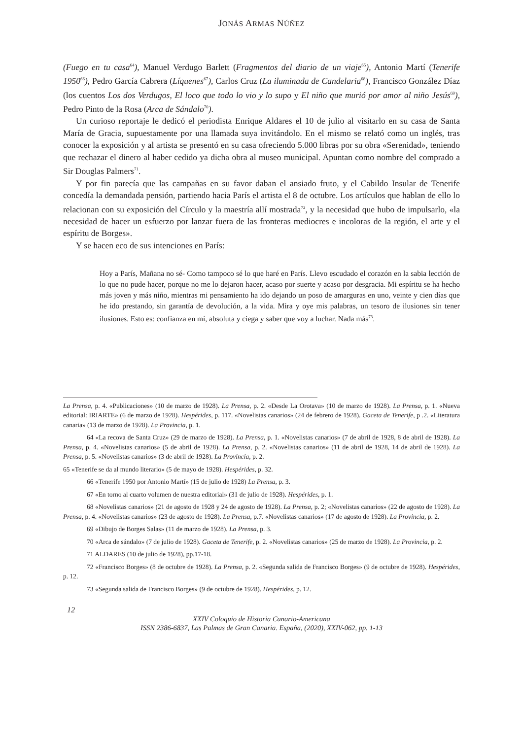JONÁS ARMAS NÚÑEZ
(Fuego en tu casa<sup>64</sup>), Manuel Verdugo Barlett (Fragmentos del diario de un viaje<sup>65</sup>), Antonio Martí (Tenerife 1950<sup>66</sup>), Pedro García Cabrera (Líquenes<sup>67</sup>), Carlos Cruz (La iluminada de Candelaria<sup>68</sup>), Francisco González Díaz (los cuentos Los dos Verdugos, El loco que todo lo vio y lo supo y El niño que murió por amor al niño Jesús<sup>69</sup>), Pedro Pinto de la Rosa (Arca de Sándalo<sup>70</sup>).
Un curioso reportaje le dedicó el periodista Enrique Aldares el 10 de julio al visitarlo en su casa de Santa María de Gracia, supuestamente por una llamada suya invitándolo. En el mismo se relató como un inglés, tras conocer la exposición y al artista se presentó en su casa ofreciendo 5.000 libras por su obra «Serenidad», teniendo que rechazar el dinero al haber cedido ya dicha obra al museo municipal. Apuntan como nombre del comprado a Sir Douglas Palmers<sup>71</sup>.
Y por fin parecía que las campañas en su favor daban el ansiado fruto, y el Cabildo Insular de Tenerife concedía la demandada pensión, partiendo hacia París el artista el 8 de octubre. Los artículos que hablan de ello lo relacionan con su exposición del Círculo y la maestría allí mostrada<sup>72</sup>, y la necesidad que hubo de impulsarlo, «la necesidad de hacer un esfuerzo por lanzar fuera de las fronteras mediocres e incoloras de la región, el arte y el espíritu de Borges».
Y se hacen eco de sus intenciones en París:
Hoy a París, Mañana no sé- Como tampoco sé lo que haré en París. Llevo escudado el corazón en la sabia lección de lo que no pude hacer, porque no me lo dejaron hacer, acaso por suerte y acaso por desgracia. Mi espíritu se ha hecho más joven y más niño, mientras mi pensamiento ha ido dejando un poso de amarguras en uno, veinte y cien días que he ido prestando, sin garantía de devolución, a la vida. Mira y oye mis palabras, un tesoro de ilusiones sin tener ilusiones. Esto es: confianza en mí, absoluta y ciega y saber que voy a luchar. Nada más<sup>73</sup>.
La Prensa, p. 4. «Publicaciones» (10 de marzo de 1928). La Prensa, p. 2. «Desde La Orotava» (10 de marzo de 1928). La Prensa, p. 1. «Nueva editorial: IRIARTE» (6 de marzo de 1928). Hespérides, p. 117. «Novelistas canarios» (24 de febrero de 1928). Gaceta de Tenerife, p .2. «Literatura canaria» (13 de marzo de 1928). La Provincia, p. 1.
64 «La recova de Santa Cruz» (29 de marzo de 1928). La Prensa, p. 1. «Novelistas canarios» (7 de abril de 1928, 8 de abril de 1928). La Prensa, p. 4. «Novelistas canarios» (5 de abril de 1928). La Prensa, p. 2. «Novelistas canarios» (11 de abril de 1928, 14 de abril de 1928). La Prensa, p. 5. «Novelistas canarios» (3 de abril de 1928). La Provincia, p. 2.
65 «Tenerife se da al mundo literario» (5 de mayo de 1928). Hespérides, p. 32.
66 «Tenerife 1950 por Antonio Martí» (15 de julio de 1928) La Prensa, p. 3.
67 «En torno al cuarto volumen de nuestra editorial» (31 de julio de 1928). Hespérides, p. 1.
68 «Novelistas canarios» (21 de agosto de 1928 y 24 de agosto de 1928). La Prensa, p. 2; «Novelistas canarios» (22 de agosto de 1928). La Prensa, p. 4. «Novelistas canarios» (23 de agosto de 1928). La Prensa, p.7. «Novelistas canarios» (17 de agosto de 1928). La Provincia, p. 2.
69 «Dibujo de Borges Salas» (11 de marzo de 1928). La Prensa, p. 3.
70 «Arca de sándalo» (7 de julio de 1928). Gaceta de Tenerife, p. 2. «Novelistas canarios» (25 de marzo de 1928). La Provincia, p. 2.
71 ALDARES (10 de julio de 1928), pp.17-18.
72 «Francisco Borges» (8 de octubre de 1928). La Prensa, p. 2. «Segunda salida de Francisco Borges» (9 de octubre de 1928). Hespérides, p. 12.
73 «Segunda salida de Francisco Borges» (9 de octubre de 1928). Hespérides, p. 12.
12
XXIV Coloquio de Historia Canario-Americana
ISSN 2386-6837, Las Palmas de Gran Canaria. España, (2020), XXIV-062, pp. 1-13